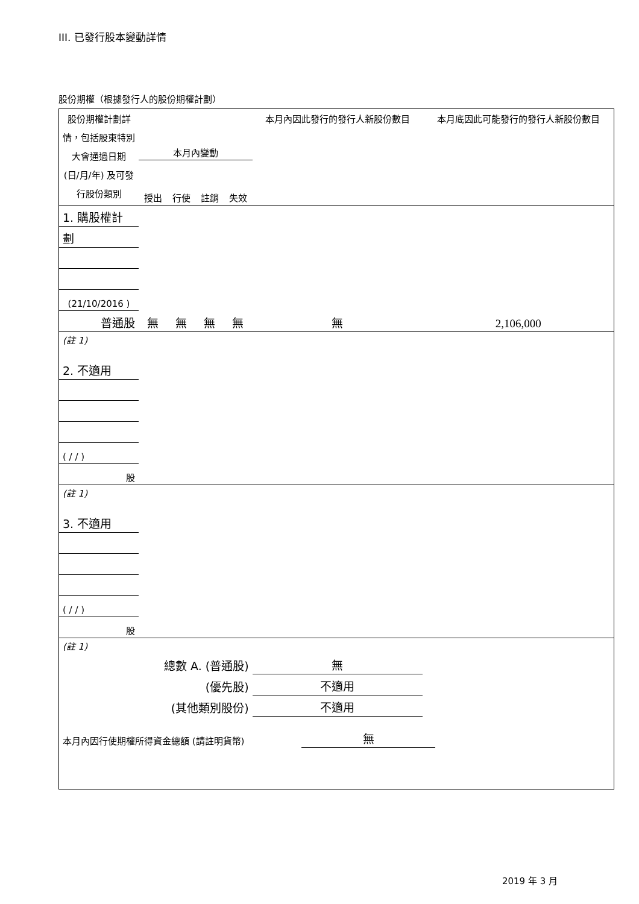III. 已發行股本變動詳情
股份期權（根據發行人的股份期權計劃）
| 股份期權計劃詳情，包括股東特別大會通過日期 (日/月/年) 及可發行股份類別 | 本月內變動 | | | | 本月內因此發行的發行人新股份數目 | 本月底因此可能發行的發行人新股份數目 |
| | 授出 | 行使 | 註銷 | 失效 | | |
| 1. 購股權計 | | | | | | |
| 劃 | | | | | | |
| (21/10/2016 ) | | | | | | |
| 普通股 | 無 | 無 | 無 | 無 | 無 | 2,106,000 |
| (註 1) | | | | | | |
| 2. 不適用 | | | | | | |
| ( / / ) | | | | | | |
| 股 | | | | | | |
| (註 1) | | | | | | |
| 3. 不適用 | | | | | | |
| ( / / ) | | | | | | |
| 股 | | | | | | |
| (註 1) | | | | | | |
| 總數 A. (普通股) | | | | | 無 | |
| (優先股) | | | | | 不適用 | |
| (其他類別股份) | | | | | 不適用 | |
| 本月內因行使期權所得資金總額 (請註明貨幣) | 無 | |
2019 年 3 月